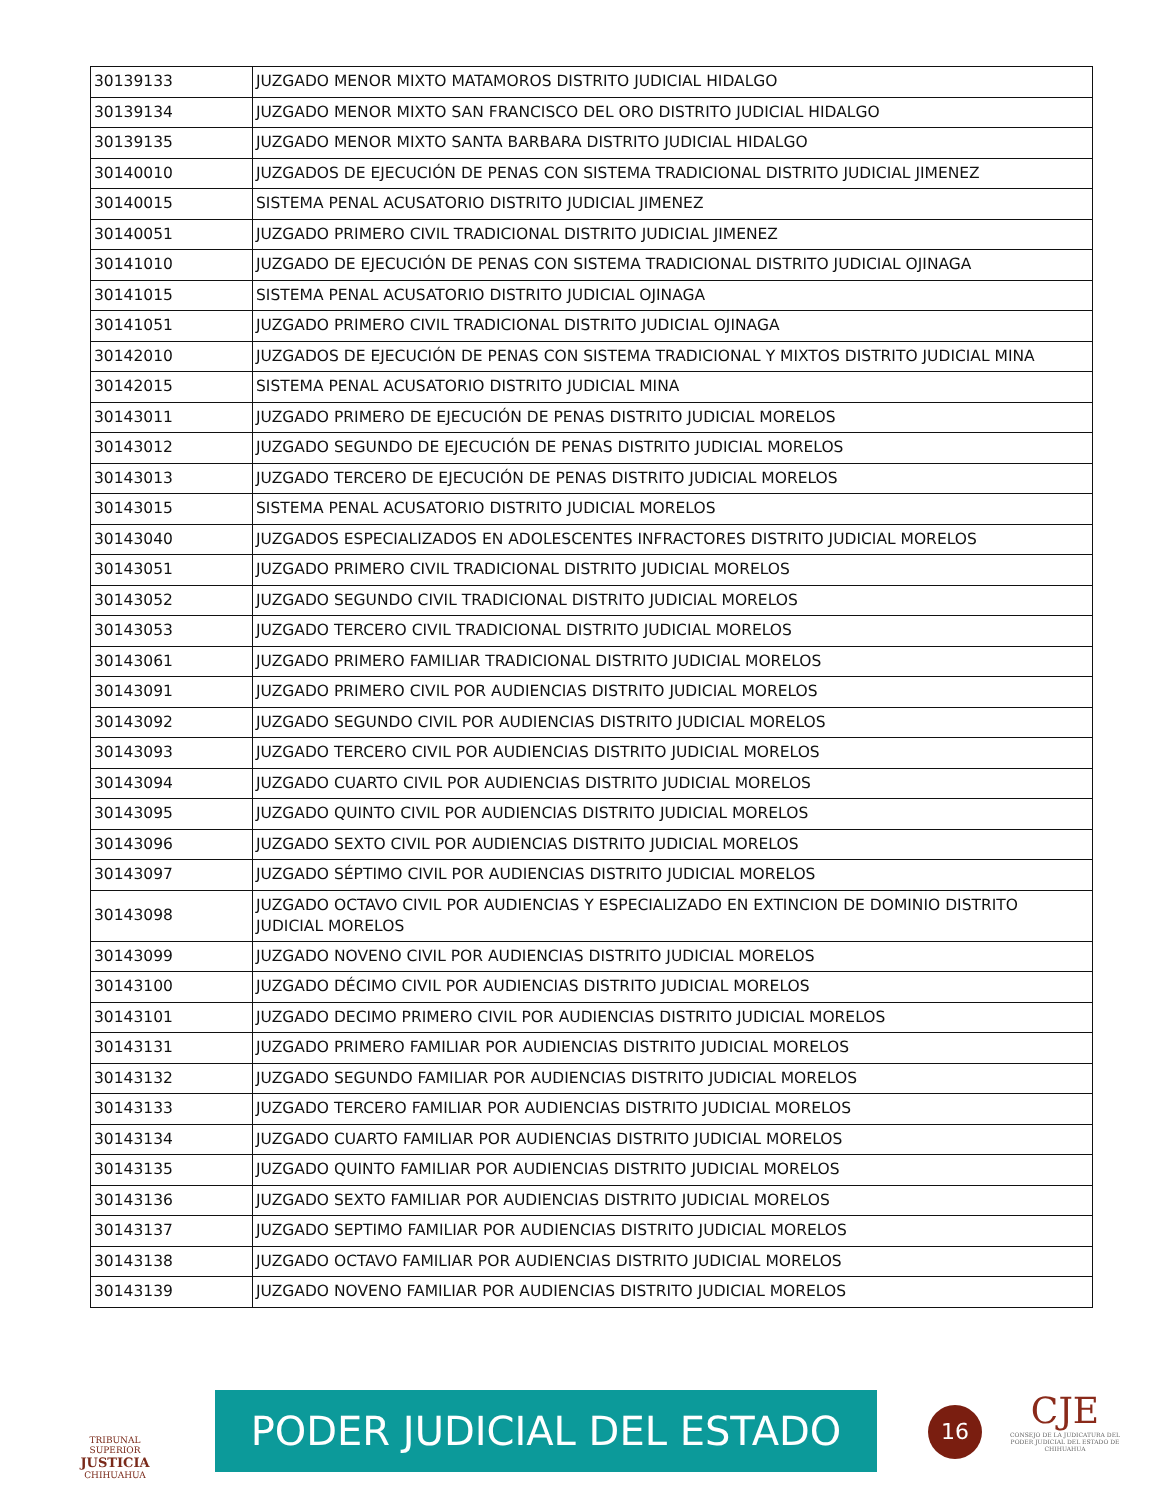| 30139133 | JUZGADO MENOR MIXTO MATAMOROS DISTRITO JUDICIAL HIDALGO |
| 30139134 | JUZGADO MENOR MIXTO SAN FRANCISCO DEL ORO DISTRITO JUDICIAL HIDALGO |
| 30139135 | JUZGADO MENOR MIXTO SANTA BARBARA DISTRITO JUDICIAL HIDALGO |
| 30140010 | JUZGADOS DE EJECUCIÓN DE PENAS CON SISTEMA TRADICIONAL DISTRITO JUDICIAL JIMENEZ |
| 30140015 | SISTEMA PENAL ACUSATORIO DISTRITO JUDICIAL JIMENEZ |
| 30140051 | JUZGADO PRIMERO CIVIL TRADICIONAL DISTRITO JUDICIAL JIMENEZ |
| 30141010 | JUZGADO DE EJECUCIÓN DE PENAS CON SISTEMA TRADICIONAL DISTRITO JUDICIAL OJINAGA |
| 30141015 | SISTEMA PENAL ACUSATORIO DISTRITO JUDICIAL OJINAGA |
| 30141051 | JUZGADO PRIMERO CIVIL TRADICIONAL DISTRITO JUDICIAL OJINAGA |
| 30142010 | JUZGADOS DE EJECUCIÓN DE PENAS CON SISTEMA TRADICIONAL Y MIXTOS DISTRITO JUDICIAL MINA |
| 30142015 | SISTEMA PENAL ACUSATORIO DISTRITO JUDICIAL MINA |
| 30143011 | JUZGADO PRIMERO DE EJECUCIÓN DE PENAS DISTRITO JUDICIAL MORELOS |
| 30143012 | JUZGADO SEGUNDO DE EJECUCIÓN DE PENAS DISTRITO JUDICIAL MORELOS |
| 30143013 | JUZGADO TERCERO DE EJECUCIÓN DE PENAS DISTRITO JUDICIAL MORELOS |
| 30143015 | SISTEMA PENAL ACUSATORIO DISTRITO JUDICIAL MORELOS |
| 30143040 | JUZGADOS ESPECIALIZADOS EN ADOLESCENTES INFRACTORES DISTRITO JUDICIAL MORELOS |
| 30143051 | JUZGADO PRIMERO CIVIL TRADICIONAL DISTRITO JUDICIAL MORELOS |
| 30143052 | JUZGADO SEGUNDO CIVIL TRADICIONAL DISTRITO JUDICIAL MORELOS |
| 30143053 | JUZGADO TERCERO CIVIL TRADICIONAL DISTRITO JUDICIAL MORELOS |
| 30143061 | JUZGADO PRIMERO FAMILIAR TRADICIONAL DISTRITO JUDICIAL MORELOS |
| 30143091 | JUZGADO PRIMERO CIVIL POR AUDIENCIAS DISTRITO JUDICIAL MORELOS |
| 30143092 | JUZGADO SEGUNDO CIVIL POR AUDIENCIAS DISTRITO JUDICIAL MORELOS |
| 30143093 | JUZGADO TERCERO CIVIL POR AUDIENCIAS DISTRITO JUDICIAL MORELOS |
| 30143094 | JUZGADO CUARTO CIVIL POR AUDIENCIAS DISTRITO JUDICIAL MORELOS |
| 30143095 | JUZGADO QUINTO CIVIL POR AUDIENCIAS DISTRITO JUDICIAL MORELOS |
| 30143096 | JUZGADO SEXTO CIVIL POR AUDIENCIAS DISTRITO JUDICIAL MORELOS |
| 30143097 | JUZGADO SÉPTIMO CIVIL POR AUDIENCIAS DISTRITO JUDICIAL MORELOS |
| 30143098 | JUZGADO OCTAVO CIVIL POR AUDIENCIAS Y ESPECIALIZADO EN EXTINCION DE DOMINIO DISTRITO JUDICIAL MORELOS |
| 30143099 | JUZGADO NOVENO CIVIL POR AUDIENCIAS DISTRITO JUDICIAL MORELOS |
| 30143100 | JUZGADO DÉCIMO CIVIL POR AUDIENCIAS DISTRITO JUDICIAL MORELOS |
| 30143101 | JUZGADO DECIMO PRIMERO CIVIL POR AUDIENCIAS DISTRITO JUDICIAL MORELOS |
| 30143131 | JUZGADO PRIMERO FAMILIAR POR AUDIENCIAS DISTRITO JUDICIAL MORELOS |
| 30143132 | JUZGADO SEGUNDO FAMILIAR POR AUDIENCIAS DISTRITO JUDICIAL MORELOS |
| 30143133 | JUZGADO TERCERO FAMILIAR POR AUDIENCIAS DISTRITO JUDICIAL MORELOS |
| 30143134 | JUZGADO CUARTO FAMILIAR POR AUDIENCIAS DISTRITO JUDICIAL MORELOS |
| 30143135 | JUZGADO QUINTO FAMILIAR POR AUDIENCIAS DISTRITO JUDICIAL MORELOS |
| 30143136 | JUZGADO SEXTO FAMILIAR POR AUDIENCIAS DISTRITO JUDICIAL MORELOS |
| 30143137 | JUZGADO SEPTIMO FAMILIAR POR AUDIENCIAS DISTRITO JUDICIAL MORELOS |
| 30143138 | JUZGADO OCTAVO FAMILIAR POR AUDIENCIAS DISTRITO JUDICIAL MORELOS |
| 30143139 | JUZGADO NOVENO FAMILIAR POR AUDIENCIAS DISTRITO JUDICIAL MORELOS |
TRIBUNAL SUPERIOR
JUSTICIA
CHIHUAHUA
PODER JUDICIAL DEL ESTADO 16
CJE
CONSEJO DE LA JUDICATURA DEL PODER JUDICIAL DEL ESTADO DE CHIHUAHUA